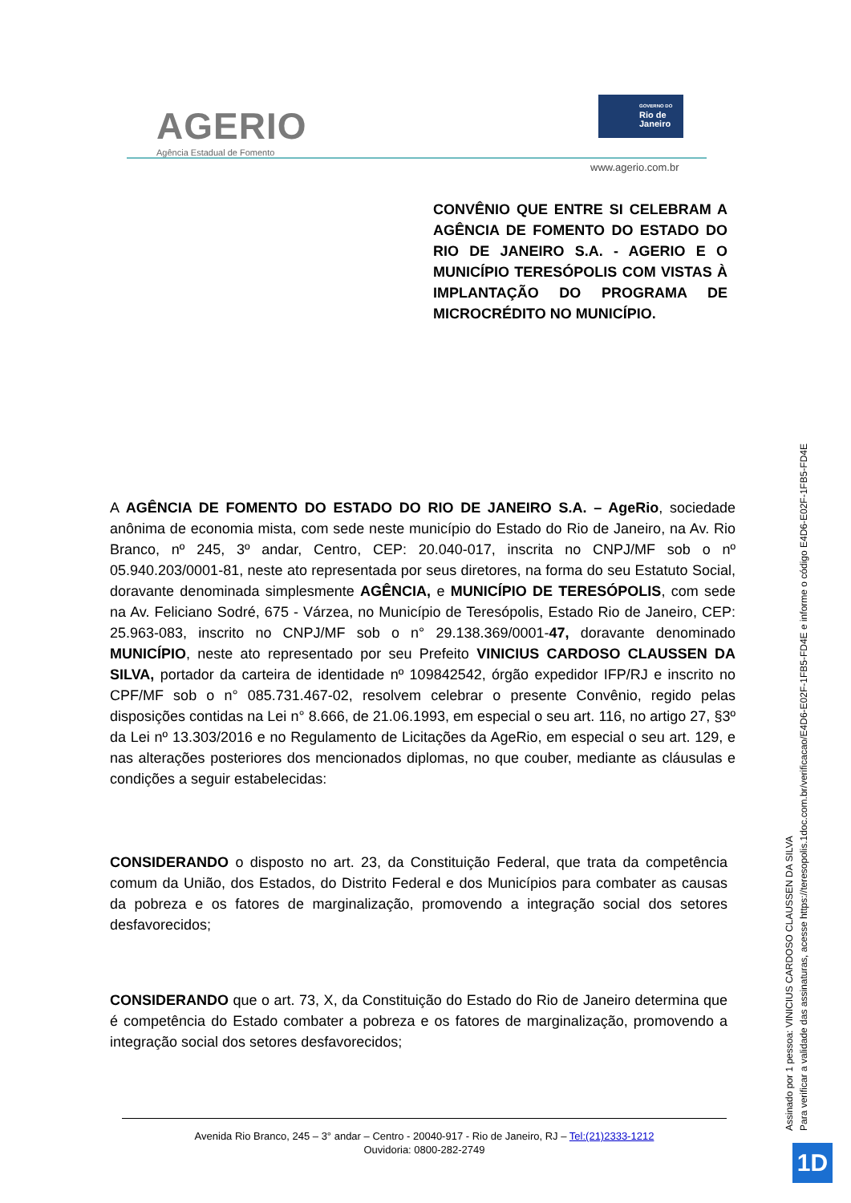AGERIO
Agência Estadual de Fomento
GOVERNO DO
Rio de Janeiro
www.agerio.com.br
CONVÊNIO QUE ENTRE SI CELEBRAM A AGÊNCIA DE FOMENTO DO ESTADO DO RIO DE JANEIRO S.A. - AGERIO E O MUNICÍPIO TERESÓPOLIS COM VISTAS À IMPLANTAÇÃO DO PROGRAMA DE MICROCRÉDITO NO MUNICÍPIO.
A AGÊNCIA DE FOMENTO DO ESTADO DO RIO DE JANEIRO S.A. – AgeRio, sociedade anônima de economia mista, com sede neste município do Estado do Rio de Janeiro, na Av. Rio Branco, nº 245, 3º andar, Centro, CEP: 20.040-017, inscrita no CNPJ/MF sob o nº 05.940.203/0001-81, neste ato representada por seus diretores, na forma do seu Estatuto Social, doravante denominada simplesmente AGÊNCIA, e MUNICÍPIO DE TERESÓPOLIS, com sede na Av. Feliciano Sodré, 675 - Várzea, no Município de Teresópolis, Estado Rio de Janeiro, CEP: 25.963-083, inscrito no CNPJ/MF sob o n° 29.138.369/0001-47, doravante denominado MUNICÍPIO, neste ato representado por seu Prefeito VINICIUS CARDOSO CLAUSSEN DA SILVA, portador da carteira de identidade nº 109842542, órgão expedidor IFP/RJ e inscrito no CPF/MF sob o n° 085.731.467-02, resolvem celebrar o presente Convênio, regido pelas disposições contidas na Lei n° 8.666, de 21.06.1993, em especial o seu art. 116, no artigo 27, §3º da Lei nº 13.303/2016 e no Regulamento de Licitações da AgeRio, em especial o seu art. 129, e nas alterações posteriores dos mencionados diplomas, no que couber, mediante as cláusulas e condições a seguir estabelecidas:
CONSIDERANDO o disposto no art. 23, da Constituição Federal, que trata da competência comum da União, dos Estados, do Distrito Federal e dos Municípios para combater as causas da pobreza e os fatores de marginalização, promovendo a integração social dos setores desfavorecidos;
CONSIDERANDO que o art. 73, X, da Constituição do Estado do Rio de Janeiro determina que é competência do Estado combater a pobreza e os fatores de marginalização, promovendo a integração social dos setores desfavorecidos;
Avenida Rio Branco, 245 – 3° andar – Centro - 20040-917 - Rio de Janeiro, RJ – Tel:(21)2333-1212
Ouvidoria: 0800-282-2749
Assinado por 1 pessoa: VINICIUS CARDOSO CLAUSSEN DA SILVA
Para verificar a validade das assinaturas, acesse https://teresopolis.1doc.com.br/verificacao/E4D6-E02F-1FB5-FD4E e informe o código E4D6-E02F-1FB5-FD4E
1D